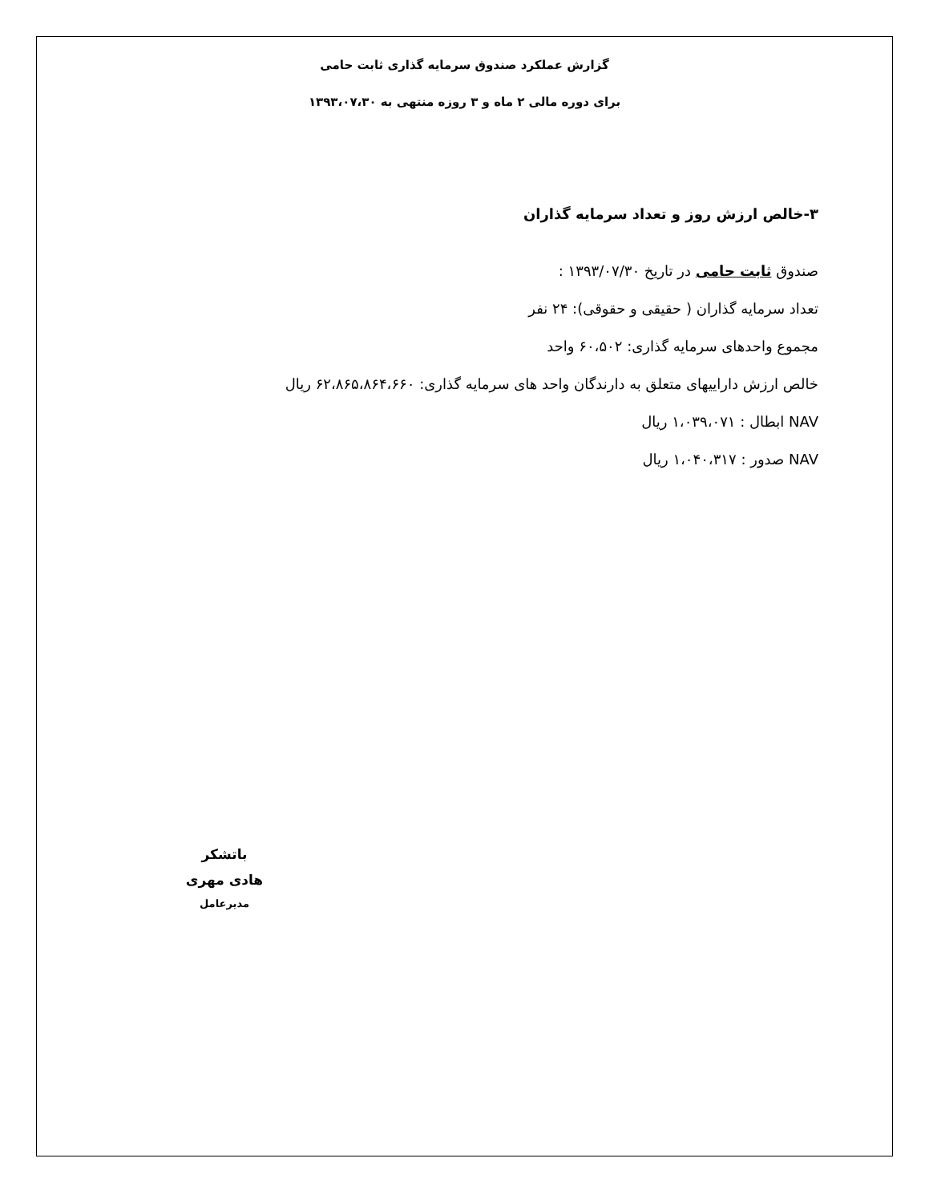گزارش عملکرد صندوق سرمایه گذاری ثابت حامی
برای دوره مالی ۲ ماه و ۳ روزه منتهی به ۱۳۹۳،۰۷،۳۰
۳-خالص ارزش روز و تعداد سرمایه گذاران
صندوق ثابت حامی در تاریخ ۱۳۹۳/۰۷/۳۰ :
تعداد سرمایه گذاران ( حقیقی و حقوقی): ۲۴ نفر
مجموع واحدهای سرمایه گذاری: ۶۰،۵۰۲ واحد
خالص ارزش داراییهای متعلق به دارندگان واحد های سرمایه گذاری: ۶۲،۸۶۵،۸۶۴،۶۶۰ ریال
NAV ابطال : ۱،۰۳۹،۰۷۱ ریال
NAV صدور : ۱،۰۴۰،۳۱۷ ریال
باتشکر
هادی مهری
مدیرعامل